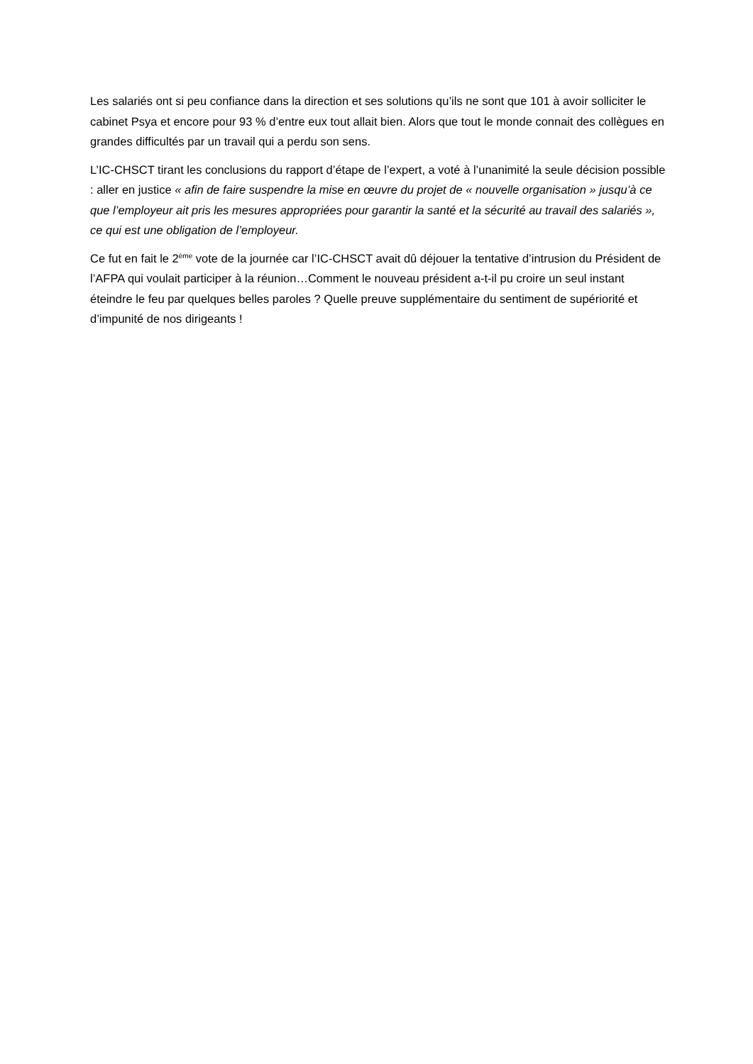Les salariés ont si peu confiance dans la direction et ses solutions qu’ils ne sont que 101 à avoir solliciter le cabinet Psya et encore pour 93 % d’entre eux tout allait bien. Alors que tout le monde connait des collègues en grandes difficultés par un travail qui a perdu son sens.
L’IC-CHSCT tirant les conclusions du rapport d’étape de l’expert, a voté à l’unanimité la seule décision possible : aller en justice « afin de faire suspendre la mise en œuvre du projet de « nouvelle organisation » jusqu’à ce que l’employeur ait pris les mesures appropriées pour garantir la santé et la sécurité au travail des salariés », ce qui est une obligation de l’employeur.
Ce fut en fait le 2<sup>ème</sup> vote de la journée car l’IC-CHSCT avait dû déjouer la tentative d’intrusion du Président de l’AFPA qui voulait participer à la réunion…Comment le nouveau président a-t-il pu croire un seul instant éteindre le feu par quelques belles paroles ? Quelle preuve supplémentaire du sentiment de supériorité et d’impunité de nos dirigeants !